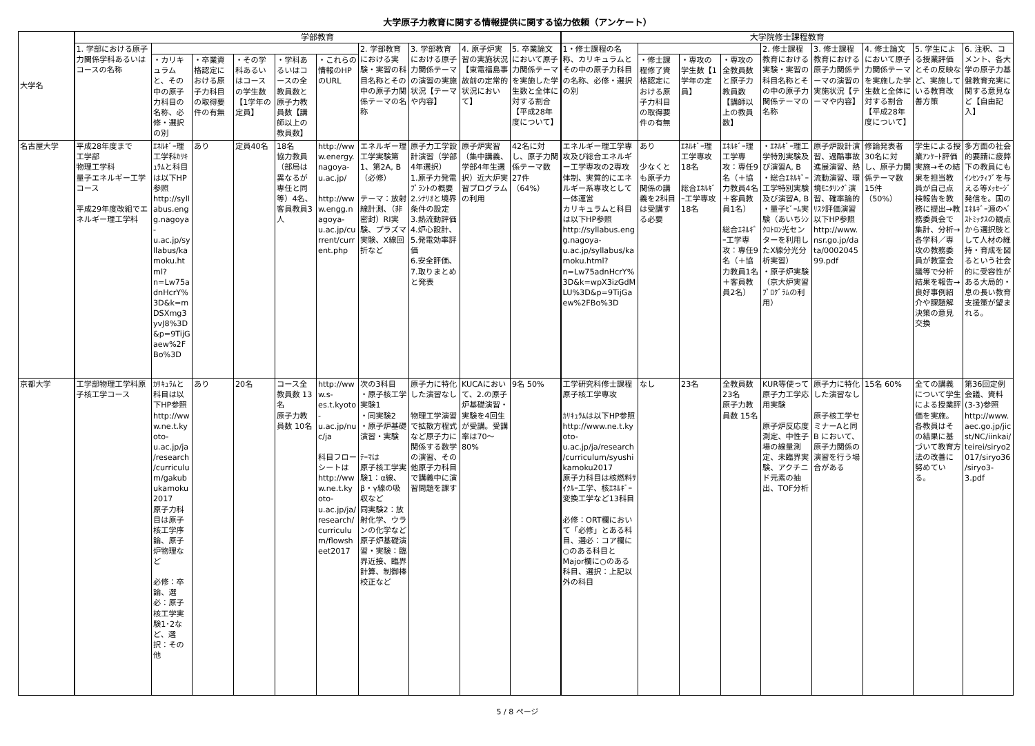大学原子力教育に関する情報提供に関する協力依頼（アンケート）
| 大学名 | 学部教育 | | | | | | | | | | 大学院修士課程教育 | | | | | | | | |
| --- | --- | --- | --- | --- | --- | --- | --- | --- | --- | --- | --- | --- | --- | --- | --- | --- | --- | --- | --- |
| | 1. 学部における原子力関係学科あるいはコースの名称 | | | | | | 2. 学部教育における実験・実習の科目名称とその中の原子力関係テーマの名称 | 3. 学部教育における原子力関係テーマの演習の実施状況【テーマや内容】 | 4. 原子炉実習の実施状況【東電福島事故前の定常的状況において】 | 5. 卒業論文において原子力関係テーマを実施した学生数と全体に対する割合【平成28年度について】 | 1・修士課程の名称、カリキュラムとその中の原子力科目の名称、必修・選択の別 | | | | 2. 修士課程教育における実験・実習の科目名称とその中の原子力関係テーマの名称 | 3. 修士課程教育における原子力関係テーマの演習の実施状況【テーマや内容】 | 4. 修士論文において原子力関係テーマを実施した学生数と全体に対する割合【平成28年度について】 | 5. 学生による授業評価とその反映など、実施している教育改善方策 | 6. 注釈、コメント、各大学の原子力基盤教育充実に関する意見など【自由記入】 |
| | | ・カリキュラムと、その中の原子力科目の名称、必修・選択の別 | ・卒業資格認定における原子力科目の取得要件の有無 | ・その学科あるいはコースの学生数【1学年の定員】 | ・学科あるいはコースの全教員数と原子力教員数【講師以上の教員数】 | ・これらの情報のHPのURL | | | | | | ・修士課程修了資格認定における原子力科目の取得要件の有無 | ・専攻の学生数【1学年の定員】 | ・専攻の全教員数と原子力教員数【講師以上の教員数】 | | | | | |
| 名古屋大学 | 平成28年度まで 工学部 物理工学科 量子エネルギー工学コース 平成29年度改組でエネルギー理工学科 | ｴﾈﾙｷﾞｰ理工学科ｶﾘｷｭﾗﾑと科目は以下HP参照 http://syllabus.engg.nagoya-u.ac.jp/syllabus/kamoku.html?n=Lw75adnHcrY%3D&k=mDSXmg3yvJ8%3D&p=9TijGaew%2FBo%3D | あり | 定員40名 | 18名 協力教員（部局は異なるが専任と同等）4名、客員教員3人 | http://www.energy.nagoya-u.ac.jp/ http://www.engg.nagoya-u.ac.jp/current/current.php | エネルギー理工学実験第1、第2A, B（必修） テーマ：放射線計測、（非密封）RI実験、プラズマ実験、X線回折など | 原子力工学設計演習（学部4年選択） 1.原子力発電ﾌﾟﾗﾝﾄの概要 2.ｼﾅﾘｵと境界条件の設定 3.熱流動評価 4.炉心設計、5.発電効率評価 6.安全評価、7.取りまとめと発表 | 原子炉実習（集中講義、学部4年生選択）近大炉実習プログラムの利用 | 42名に対し、原子力関係テーマ数27件（64%） | エネルギー理工学専攻及び総合エネルギー工学専攻の2専攻体制、実質的にエネルギー系専攻として一体運営 カリキュラムと科目は以下HP参照 http://syllabus.engg.nagoya-u.ac.jp/syllabus/kamoku.html?n=Lw75adnHcrY%3D&k=wpX3izGdMLU%3D&p=9TijGaew%2FBo%3D | あり 少なくとも原子力関係の講義を2科目は受講する必要 | ｴﾈﾙｷﾞｰ理工学専攻 18名 総合ｴﾈﾙｷﾞｰ工学専攻18名 | ｴﾈﾙｷﾞｰ理工学専攻：専任9名（＋協力教員4名＋客員教員1名） 総合ｴﾈﾙｷﾞｰ工学専攻：専任9名（＋協力教員1名＋客員教員2名） | ・ｴﾈﾙｷﾞｰ理工学特別実験及び演習A, B ・総合ｴﾈﾙｷﾞｰ工学特別実験及び演習A, B ・量子ﾋﾞｰﾑ実験（あいちｼﾝｸﾛﾄﾛﾝ光センターを利用したX線分光分析実習） ・原子炉実験（京大炉実習ﾌﾟﾛｸﾞﾗﾑの利用） | 原子炉設計演習、過酷事故進展演習、熱流動演習、環境ﾓﾆﾀﾘﾝｸﾞ演習、確率論的ﾘｽｸ評価演習 以下HP参照 http://www.nsr.go.jp/data/000204599.pdf | 修論発表者30名に対し、原子力関係テーマ数15件（50%） | 学生による授業ｱﾝｹｰﾄ評価実施→その結果を担当教員が自己点検報告を教務に提出→教務委員会で集計、分析→各学科／専攻の教務委員が教室会議等で分析結果を報告→良好事例紹介や課題解決策の意見交換 | 多方面の社会的要請に疲弊下の教員にもｲﾝｾﾝﾃｨﾌﾞを与える等ﾒｯｾｰｼﾞ発信を。国のｴﾈﾙｷﾞｰ源のﾍﾞｽﾄﾐｯｸｽの観点から選択肢として人材の維持・育成を図るという社会的に受容性がある大局的・息の長い教育支援策が望まれる。 |
| 京都大学 | 工学部物理工学科原子核工学コース | ｶﾘｷｭﾗﾑと科目は以下HP参照 http://www.ne.t.kyoto-u.ac.jp/ja/research/curriculum/gakubukamoku2017 原子力科目は原子核工学序論、原子炉物理など 必修：卒論、選必：原子核工学実験1･2など、選択：その他 | あり | 20名 | コース全教員数 13名 原子力教員数 10名 | http://www.s-es.t.kyoto-u.ac.jp/nuc/ja 科目フローシートは http://www.ne.t.kyoto-u.ac.jp/ja/research/curriculum/flowsheet2017 | 次の3科目 ・原子核工学実験1 ・同実験2 ・原子炉基礎演習・実験 ﾃｰﾏは 原子核工学実験1：α線、β・γ線の吸収など 同実験2：放射化学、ウランの化学など 原子炉基礎演習・実験：臨界近接、臨界計算、制御棒校正など | 原子力に特化した演習なし 物理工学演習で拡散方程式など原子力に関係する数学の演習、その他原子力科目で講義中に演習問題を課す | KUCAにおいて、2.の原子炉基礎演習・実験を4回生が受講。受講率は70～80% | 9名 50% | 工学研究科修士課程原子核工学専攻 ｶﾘｷｭﾗﾑは以下HP参照 http://www.ne.t.kyoto-u.ac.jp/ja/research/curriculum/syushikamoku2017 原子力科目は核燃料ｻｲｸﾙｰ工学、核ｴﾈﾙｷﾞｰ変換工学など13科目 必修：ORT欄において「必修」とある科目、選必：コア欄に○のある科目とMajor欄に○のある科目、選択：上記以外の科目 | なし | 23名 | 全教員数 23名 原子力教員数 15名 | KUR等使って原子力工学応用実験 原子炉反応度測定、中性子場の線量測定、未臨界実験、アクチニド元素の抽出、TOF分析 | 原子力に特化した演習なし 原子核工学セミナーAと同B において、原子力関係の演習を行う場合がある | 15名 60% | 全ての講義について学生による授業評価を実施。 各教員はその結果に基づいて教育方法の改善に努めている。 | 第36回定例会議、資料(3-3)参照 http://www.aec.go.jp/jicst/NC/iinkai/teirei/siryo2017/siryo36/siryo3-3.pdf |
5 / 8 ページ